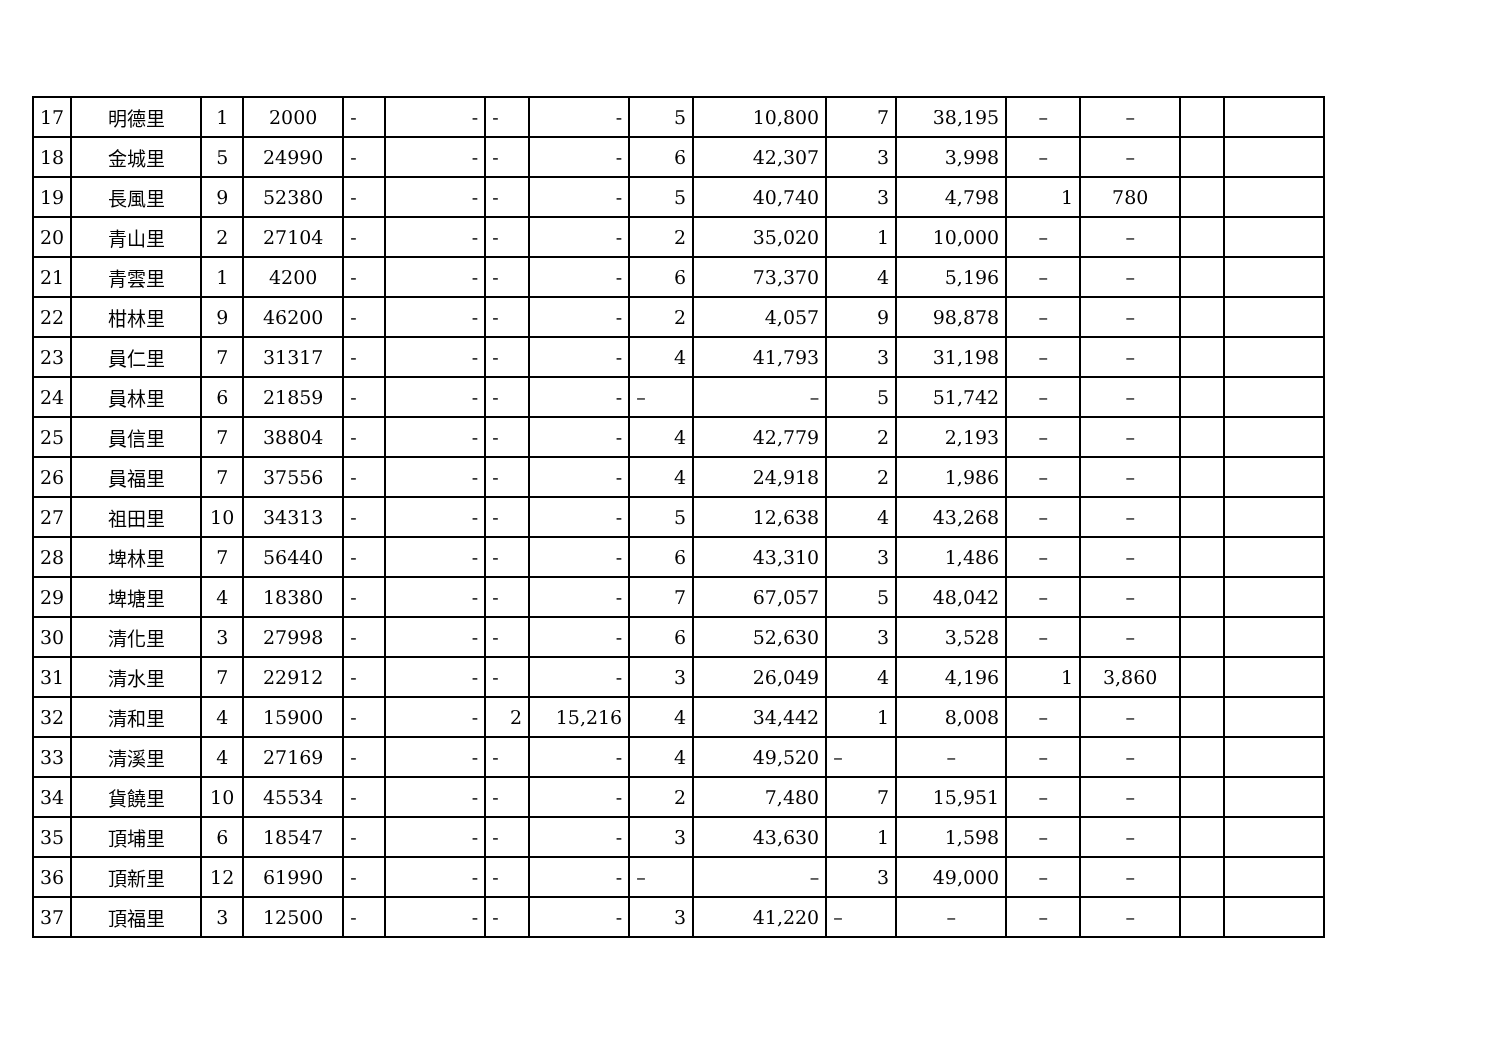| 17 | 明德里 | 1 | 2000 | - | - | - | - | 5 | 10,800 | 7 | 38,195 | – | – | | |
| 18 | 金城里 | 5 | 24990 | - | - | - | - | 6 | 42,307 | 3 | 3,998 | – | – | | |
| 19 | 長風里 | 9 | 52380 | - | - | - | - | 5 | 40,740 | 3 | 4,798 | 1 | 780 | | |
| 20 | 青山里 | 2 | 27104 | - | - | - | - | 2 | 35,020 | 1 | 10,000 | – | – | | |
| 21 | 青雲里 | 1 | 4200 | - | - | - | - | 6 | 73,370 | 4 | 5,196 | – | – | | |
| 22 | 柑林里 | 9 | 46200 | - | - | - | - | 2 | 4,057 | 9 | 98,878 | – | – | | |
| 23 | 員仁里 | 7 | 31317 | - | - | - | - | 4 | 41,793 | 3 | 31,198 | – | – | | |
| 24 | 員林里 | 6 | 21859 | - | - | - | - | – | – | 5 | 51,742 | – | – | | |
| 25 | 員信里 | 7 | 38804 | - | - | - | - | 4 | 42,779 | 2 | 2,193 | – | – | | |
| 26 | 員福里 | 7 | 37556 | - | - | - | - | 4 | 24,918 | 2 | 1,986 | – | – | | |
| 27 | 祖田里 | 10 | 34313 | - | - | - | - | 5 | 12,638 | 4 | 43,268 | – | – | | |
| 28 | 埤林里 | 7 | 56440 | - | - | - | - | 6 | 43,310 | 3 | 1,486 | – | – | | |
| 29 | 埤塘里 | 4 | 18380 | - | - | - | - | 7 | 67,057 | 5 | 48,042 | – | – | | |
| 30 | 清化里 | 3 | 27998 | - | - | - | - | 6 | 52,630 | 3 | 3,528 | – | – | | |
| 31 | 清水里 | 7 | 22912 | - | - | - | - | 3 | 26,049 | 4 | 4,196 | 1 | 3,860 | | |
| 32 | 清和里 | 4 | 15900 | - | - | 2 | 15,216 | 4 | 34,442 | 1 | 8,008 | – | – | | |
| 33 | 清溪里 | 4 | 27169 | - | - | - | - | 4 | 49,520 | – | – | – | – | | |
| 34 | 貨饒里 | 10 | 45534 | - | - | - | - | 2 | 7,480 | 7 | 15,951 | – | – | | |
| 35 | 頂埔里 | 6 | 18547 | - | - | - | - | 3 | 43,630 | 1 | 1,598 | – | – | | |
| 36 | 頂新里 | 12 | 61990 | - | - | - | - | – | – | 3 | 49,000 | – | – | | |
| 37 | 頂福里 | 3 | 12500 | - | - | - | - | 3 | 41,220 | – | – | – | – | | |